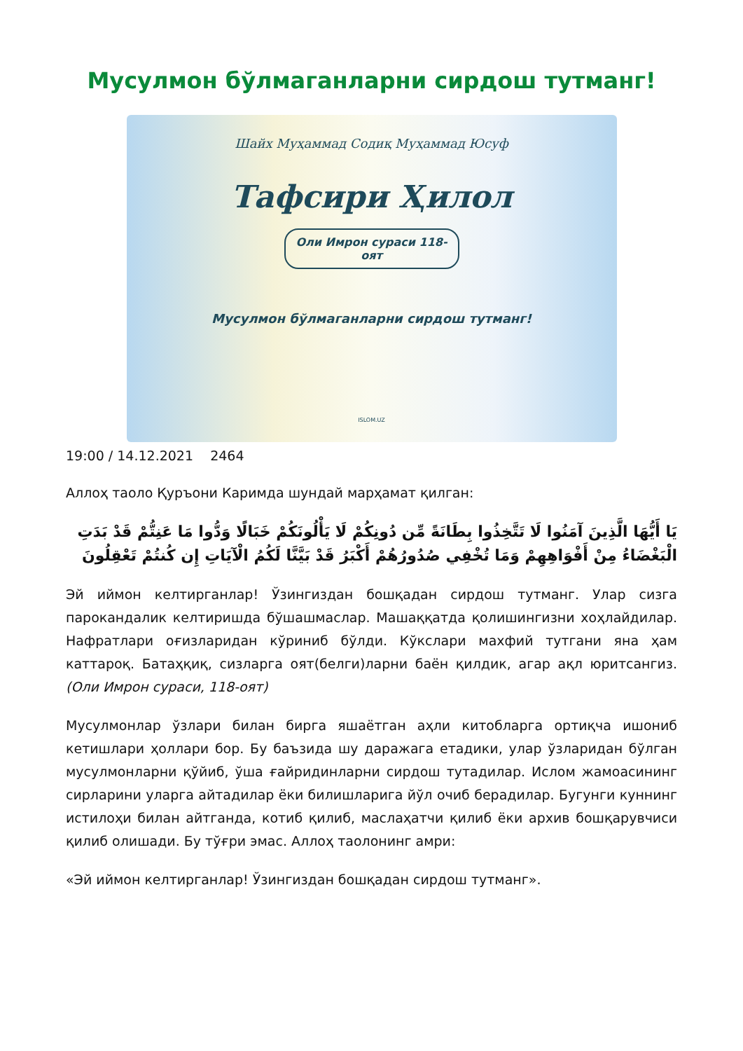Мусулмон бўлмаганларни сирдош тутманг!
Шайх Муҳаммад Содиқ Муҳаммад Юсуф
Тафсири Ҳилол
Оли Имрон сураси 118-оят
Мусулмон бўлмаганларни сирдош тутманг!
ISLOM.UZ
19:00 / 14.12.2021 2464
Аллоҳ таоло Қуръони Каримда шундай марҳамат қилган:
يَا أَيُّهَا الَّذِينَ آمَنُوا لَا تَتَّخِذُوا بِطَانَةً مِّن دُونِكُمْ لَا يَأْلُونَكُمْ خَبَالًا وَدُّوا مَا عَنِتُّمْ قَدْ بَدَتِ الْبَغْضَاءُ مِنْ أَفْوَاهِهِمْ وَمَا تُخْفِي صُدُورُهُمْ أَكْبَرُ قَدْ بَيَّنَّا لَكُمُ الْآيَاتِ إِن كُنتُمْ تَعْقِلُونَ
Эй иймон келтирганлар! Ўзингиздан бошқадан сирдош тутманг. Улар сизга парокандалик келтиришда бўшашмаслар. Машаққатда қолишингизни хоҳлайдилар. Нафратлари оғизларидан кўриниб бўлди. Кўкслари махфий тутгани яна ҳам каттароқ. Батаҳқиқ, сизларга оят(белги)ларни баён қилдик, агар ақл юритсангиз. (Оли Имрон сураси, 118-оят)
Мусулмонлар ўзлари билан бирга яшаётган аҳли китобларга ортиқча ишониб кетишлари ҳоллари бор. Бу баъзида шу даражага етадики, улар ўзларидан бўлган мусулмонларни қўйиб, ўша ғайридинларни сирдош тутадилар. Ислом жамоасининг сирларини уларга айтадилар ёки билишларига йўл очиб берадилар. Бугунги куннинг истилоҳи билан айтганда, котиб қилиб, маслаҳатчи қилиб ёки архив бошқарувчиси қилиб олишади. Бу тўғри эмас. Аллоҳ таолонинг амри:
«Эй иймон келтирганлар! Ўзингиздан бошқадан сирдош тутманг».